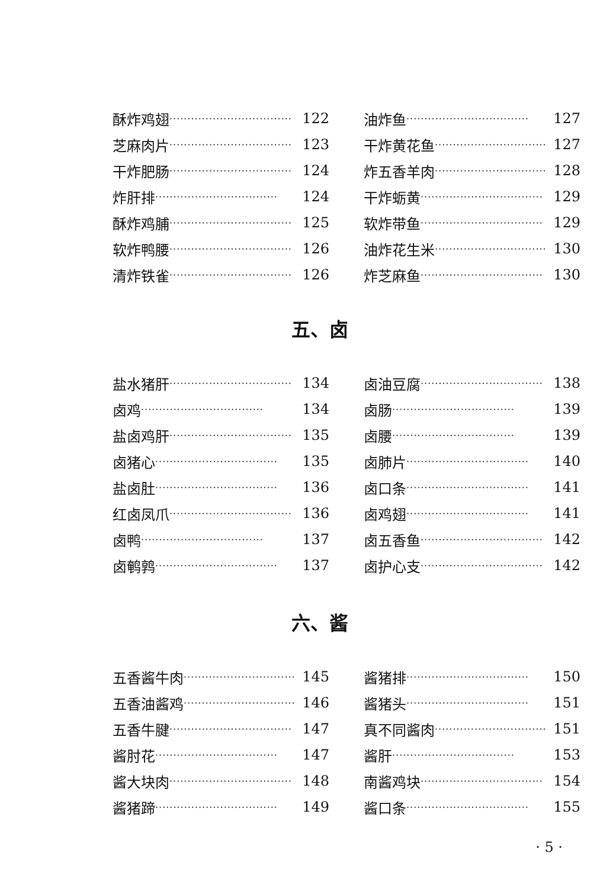酥炸鸡翅 ·································· 122
芝麻肉片 ·································· 123
干炸肥肠 ·································· 124
炸肝排 ·································· 124
酥炸鸡脯 ·································· 125
软炸鸭腰 ·································· 126
清炸铁雀 ·································· 126
油炸鱼 ·································· 127
干炸黄花鱼 ·································· 127
炸五香羊肉 ·································· 128
干炸蛎黄 ·································· 129
软炸带鱼 ·································· 129
油炸花生米 ·································· 130
炸芝麻鱼 ·································· 130
五、卤
盐水猪肝 ·································· 134
卤鸡 ·································· 134
盐卤鸡肝 ·································· 135
卤猪心 ·································· 135
盐卤肚 ·································· 136
红卤凤爪 ·································· 136
卤鸭 ·································· 137
卤鹌鹑 ·································· 137
卤油豆腐 ·································· 138
卤肠 ·································· 139
卤腰 ·································· 139
卤肺片 ·································· 140
卤口条 ·································· 141
卤鸡翅 ·································· 141
卤五香鱼 ·································· 142
卤护心支 ·································· 142
六、酱
五香酱牛肉 ·································· 145
五香油酱鸡 ·································· 146
五香牛腱 ·································· 147
酱肘花 ·································· 147
酱大块肉 ·································· 148
酱猪蹄 ·································· 149
酱猪排 ·································· 150
酱猪头 ·································· 151
真不同酱肉 ·································· 151
酱肝 ·································· 153
南酱鸡块 ·································· 154
酱口条 ·································· 155
· 5 ·